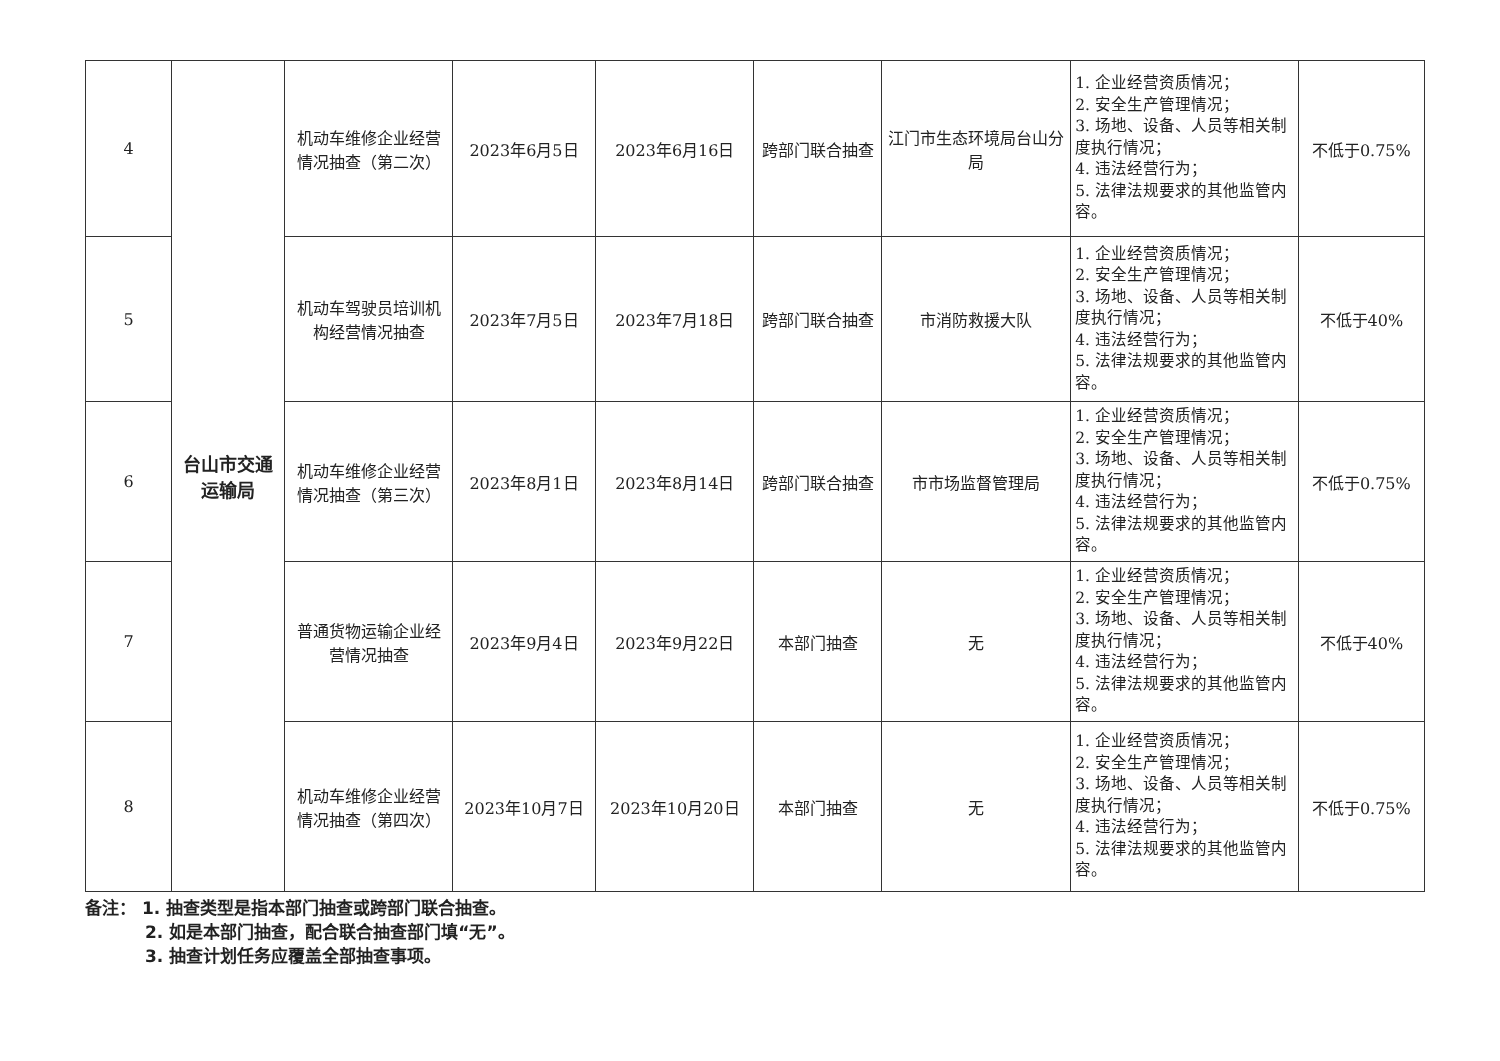| 4 | 台山市交通 运输局 | 机动车维修企业经营情况抽查（第二次） | 2023年6月5日 | 2023年6月16日 | 跨部门联合抽查 | 江门市生态环境局台山分局 | 1. 企业经营资质情况； 2. 安全生产管理情况； 3. 场地、设备、人员等相关制度执行情况； 4. 违法经营行为； 5. 法律法规要求的其他监管内容。 | 不低于0.75% |
| 5 | | 机动车驾驶员培训机构经营情况抽查 | 2023年7月5日 | 2023年7月18日 | 跨部门联合抽查 | 市消防救援大队 | 1. 企业经营资质情况； 2. 安全生产管理情况； 3. 场地、设备、人员等相关制度执行情况； 4. 违法经营行为； 5. 法律法规要求的其他监管内容。 | 不低于40% |
| 6 | | 机动车维修企业经营情况抽查（第三次） | 2023年8月1日 | 2023年8月14日 | 跨部门联合抽查 | 市市场监督管理局 | 1. 企业经营资质情况； 2. 安全生产管理情况； 3. 场地、设备、人员等相关制度执行情况； 4. 违法经营行为； 5. 法律法规要求的其他监管内容。 | 不低于0.75% |
| 7 | | 普通货物运输企业经营情况抽查 | 2023年9月4日 | 2023年9月22日 | 本部门抽查 | 无 | 1. 企业经营资质情况； 2. 安全生产管理情况； 3. 场地、设备、人员等相关制度执行情况； 4. 违法经营行为； 5. 法律法规要求的其他监管内容。 | 不低于40% |
| 8 | | 机动车维修企业经营情况抽查（第四次） | 2023年10月7日 | 2023年10月20日 | 本部门抽查 | 无 | 1. 企业经营资质情况； 2. 安全生产管理情况； 3. 场地、设备、人员等相关制度执行情况； 4. 违法经营行为； 5. 法律法规要求的其他监管内容。 | 不低于0.75% |
备注： 1. 抽查类型是指本部门抽查或跨部门联合抽查。
2. 如是本部门抽查，配合联合抽查部门填“无”。
3. 抽查计划任务应覆盖全部抽查事项。